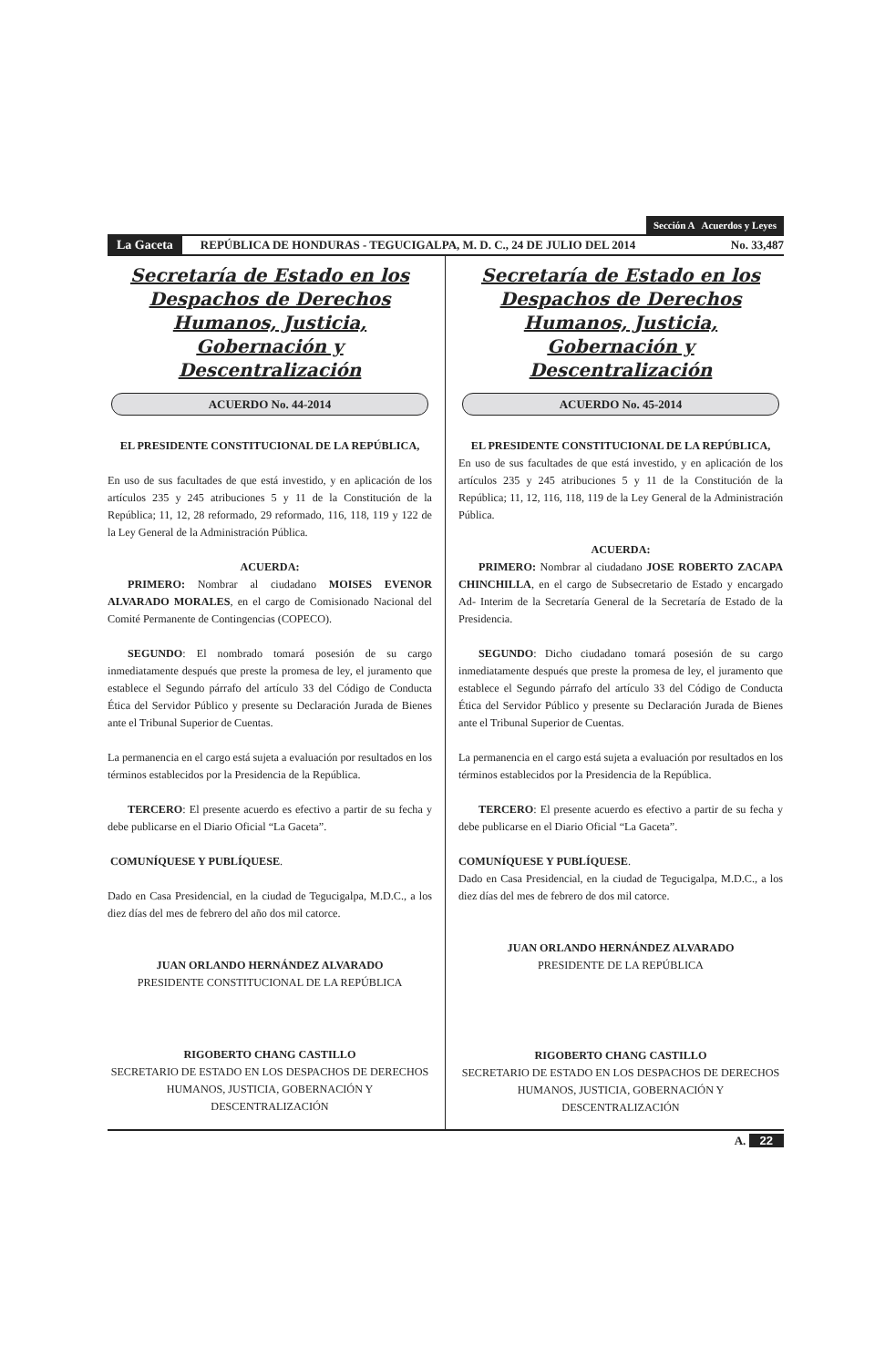Sección A Acuerdos y Leyes
La Gaceta REPÚBLICA DE HONDURAS - TEGUCIGALPA, M. D. C., 24 DE JULIO DEL 2014 No. 33,487
Secretaría de Estado en los Despachos de Derechos Humanos, Justicia, Gobernación y Descentralización
ACUERDO No. 44-2014
EL PRESIDENTE CONSTITUCIONAL DE LA REPÚBLICA,
En uso de sus facultades de que está investido, y en aplicación de los artículos 235 y 245 atribuciones 5 y 11 de la Constitución de la República; 11, 12, 28 reformado, 29 reformado, 116, 118, 119 y 122 de la Ley General de la Administración Pública.
ACUERDA:
PRIMERO: Nombrar al ciudadano MOISES EVENOR ALVARADO MORALES, en el cargo de Comisionado Nacional del Comité Permanente de Contingencias (COPECO).
SEGUNDO: El nombrado tomará posesión de su cargo inmediatamente después que preste la promesa de ley, el juramento que establece el Segundo párrafo del artículo 33 del Código de Conducta Ética del Servidor Público y presente su Declaración Jurada de Bienes ante el Tribunal Superior de Cuentas.
La permanencia en el cargo está sujeta a evaluación por resultados en los términos establecidos por la Presidencia de la República.
TERCERO: El presente acuerdo es efectivo a partir de su fecha y debe publicarse en el Diario Oficial “La Gaceta”.
COMUNÍQUESE Y PUBLÍQUESE.
Dado en Casa Presidencial, en la ciudad de Tegucigalpa, M.D.C., a los diez días del mes de febrero del año dos mil catorce.
JUAN ORLANDO HERNÁNDEZ ALVARADO
PRESIDENTE CONSTITUCIONAL DE LA REPÚBLICA
RIGOBERTO CHANG CASTILLO
SECRETARIO DE ESTADO EN LOS DESPACHOS DE DERECHOS HUMANOS, JUSTICIA, GOBERNACIÓN Y DESCENTRALIZACIÓN
Secretaría de Estado en los Despachos de Derechos Humanos, Justicia, Gobernación y Descentralización
ACUERDO No. 45-2014
EL PRESIDENTE CONSTITUCIONAL DE LA REPÚBLICA,
En uso de sus facultades de que está investido, y en aplicación de los artículos 235 y 245 atribuciones 5 y 11 de la Constitución de la República; 11, 12, 116, 118, 119 de la Ley General de la Administración Pública.
ACUERDA:
PRIMERO: Nombrar al ciudadano JOSE ROBERTO ZACAPA CHINCHILLA, en el cargo de Subsecretario de Estado y encargado Ad- Interim de la Secretaría General de la Secretaría de Estado de la Presidencia.
SEGUNDO: Dicho ciudadano tomará posesión de su cargo inmediatamente después que preste la promesa de ley, el juramento que establece el Segundo párrafo del artículo 33 del Código de Conducta Ética del Servidor Público y presente su Declaración Jurada de Bienes ante el Tribunal Superior de Cuentas.
La permanencia en el cargo está sujeta a evaluación por resultados en los términos establecidos por la Presidencia de la República.
TERCERO: El presente acuerdo es efectivo a partir de su fecha y debe publicarse en el Diario Oficial “La Gaceta”.
COMUNÍQUESE Y PUBLÍQUESE.
Dado en Casa Presidencial, en la ciudad de Tegucigalpa, M.D.C., a los diez días del mes de febrero de dos mil catorce.
JUAN ORLANDO HERNÁNDEZ ALVARADO
PRESIDENTE DE LA REPÚBLICA
RIGOBERTO CHANG CASTILLO
SECRETARIO DE ESTADO EN LOS DESPACHOS DE DERECHOS HUMANOS, JUSTICIA, GOBERNACIÓN Y DESCENTRALIZACIÓN
A. 22